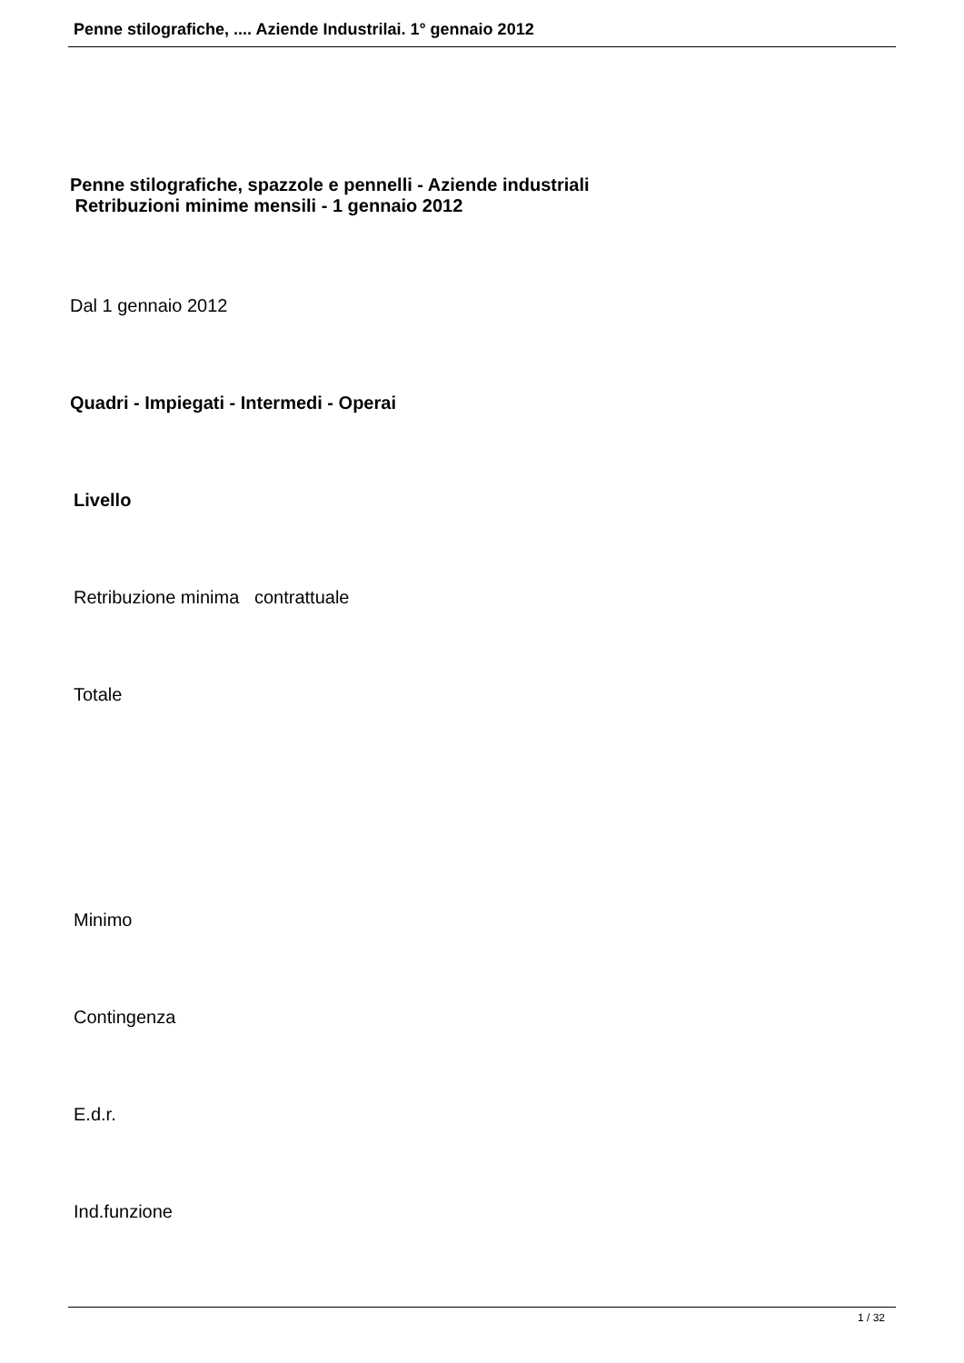Penne stilografiche, .... Aziende Industrilai. 1° gennaio 2012
Penne stilografiche, spazzole e pennelli - Aziende industriali
Retribuzioni minime mensili - 1 gennaio 2012
Dal 1 gennaio 2012
Quadri - Impiegati - Intermedi - Operai
Livello
Retribuzione minima contrattuale
Totale
Minimo
Contingenza
E.d.r.
Ind.funzione
1 / 32